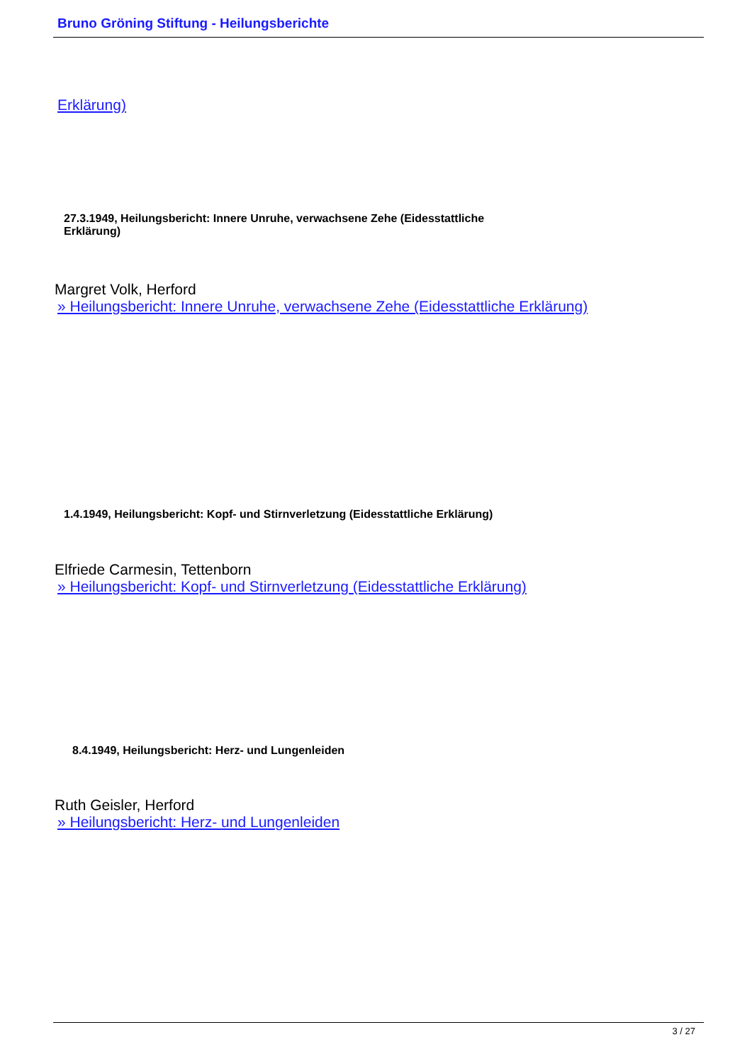Bruno Gröning Stiftung - Heilungsberichte
Erklärung)
27.3.1949, Heilungsbericht: Innere Unruhe, verwachsene Zehe (Eidesstattliche Erklärung)
Margret Volk, Herford
» Heilungsbericht: Innere Unruhe, verwachsene Zehe (Eidesstattliche Erklärung)
1.4.1949, Heilungsbericht: Kopf- und Stirnverletzung (Eidesstattliche Erklärung)
Elfriede Carmesin, Tettenborn
» Heilungsbericht: Kopf- und Stirnverletzung (Eidesstattliche Erklärung)
8.4.1949, Heilungsbericht: Herz- und Lungenleiden
Ruth Geisler, Herford
» Heilungsbericht: Herz- und Lungenleiden
3 / 27